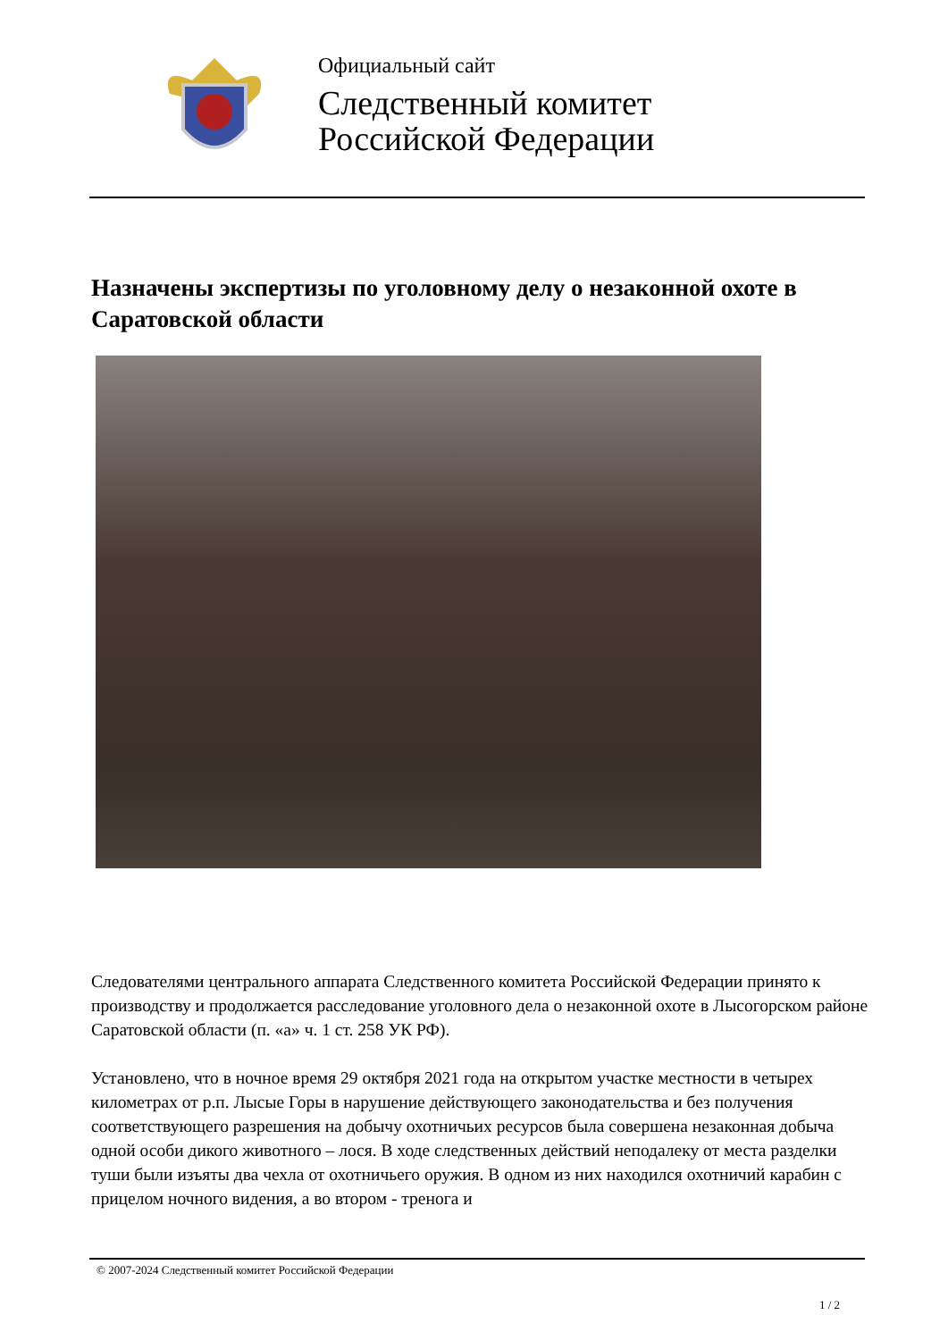Официальный сайт
Следственный комитет
Российской Федерации
Назначены экспертизы по уголовному делу о незаконной охоте в Саратовской области
Следователями центрального аппарата Следственного комитета Российской Федерации принято к производству и продолжается расследование уголовного дела о незаконной охоте в Лысогорском районе Саратовской области (п. «а» ч. 1 ст. 258 УК РФ).
Установлено, что в ночное время 29 октября 2021 года на открытом участке местности в четырех километрах от р.п. Лысые Горы в нарушение действующего законодательства и без получения соответствующего разрешения на добычу охотничьих ресурсов была совершена незаконная добыча одной особи дикого животного – лося. В ходе следственных действий неподалеку от места разделки туши были изъяты два чехла от охотничьего оружия. В одном из них находился охотничий карабин с прицелом ночного видения, а во втором - тренога и
© 2007-2024 Следственный комитет Российской Федерации
1 / 2